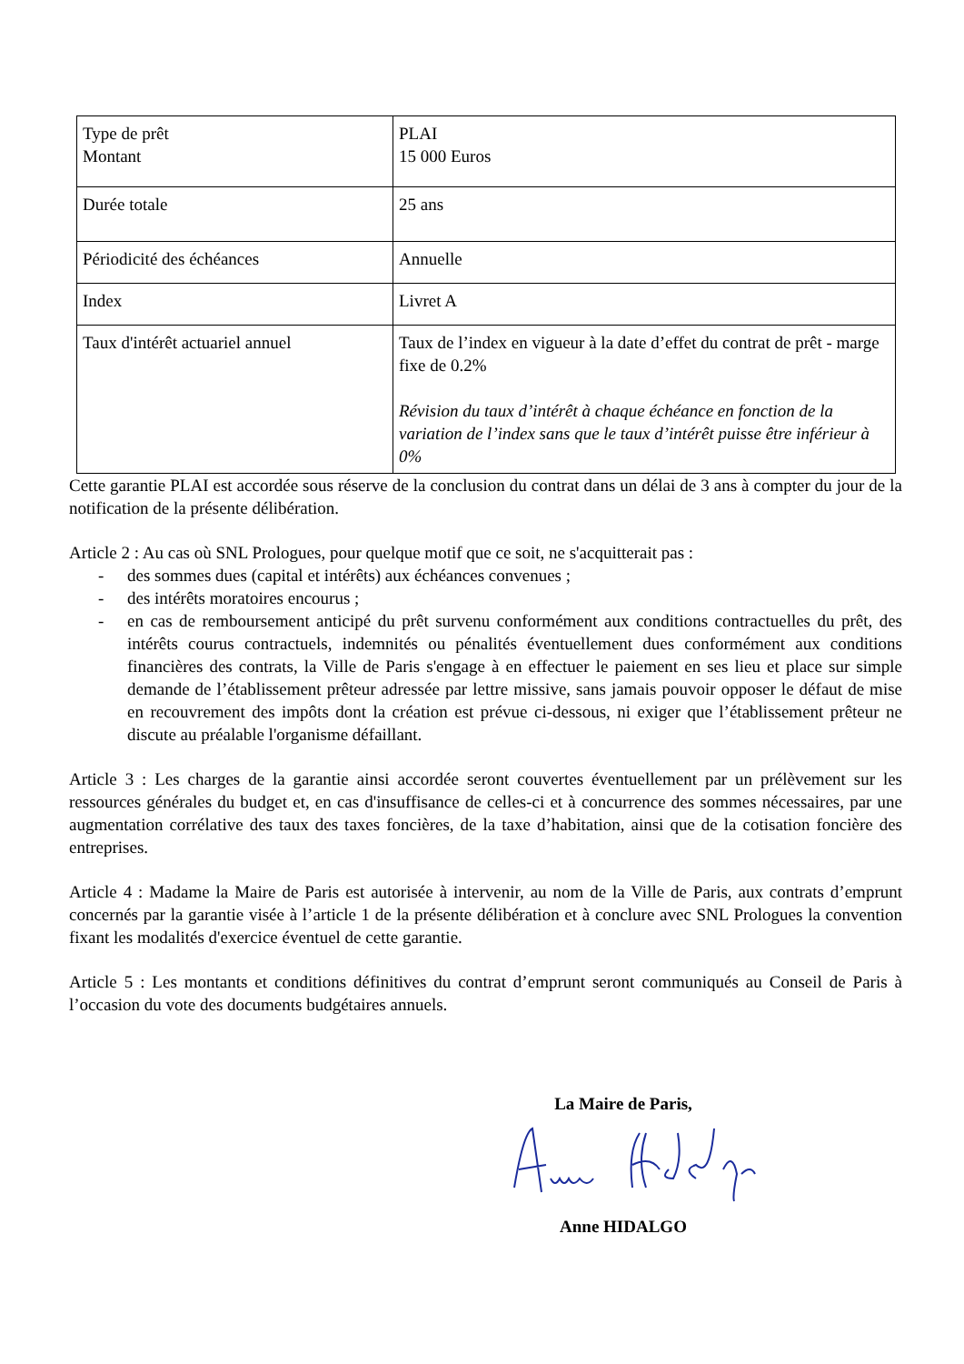| Type de prêt Montant | PLAI 15 000 Euros |
| Durée totale | 25 ans |
| Périodicité des échéances | Annuelle |
| Index | Livret A |
| Taux d'intérêt actuariel annuel | Taux de l’index en vigueur à la date d’effet du contrat de prêt - marge fixe de 0.2% Révision du taux d’intérêt à chaque échéance en fonction de la variation de l’index sans que le taux d’intérêt puisse être inférieur à 0% |
Cette garantie PLAI est accordée sous réserve de la conclusion du contrat dans un délai de 3 ans à compter du jour de la notification de la présente délibération.
Article 2 : Au cas où SNL Prologues, pour quelque motif que ce soit, ne s'acquitterait pas :
- des sommes dues (capital et intérêts) aux échéances convenues ;
- des intérêts moratoires encourus ;
- en cas de remboursement anticipé du prêt survenu conformément aux conditions contractuelles du prêt, des intérêts courus contractuels, indemnités ou pénalités éventuellement dues conformément aux conditions financières des contrats, la Ville de Paris s'engage à en effectuer le paiement en ses lieu et place sur simple demande de l’établissement prêteur adressée par lettre missive, sans jamais pouvoir opposer le défaut de mise en recouvrement des impôts dont la création est prévue ci-dessous, ni exiger que l’établissement prêteur ne discute au préalable l'organisme défaillant.
Article 3 : Les charges de la garantie ainsi accordée seront couvertes éventuellement par un prélèvement sur les ressources générales du budget et, en cas d'insuffisance de celles-ci et à concurrence des sommes nécessaires, par une augmentation corrélative des taux des taxes foncières, de la taxe d’habitation, ainsi que de la cotisation foncière des entreprises.
Article 4 : Madame la Maire de Paris est autorisée à intervenir, au nom de la Ville de Paris, aux contrats d’emprunt concernés par la garantie visée à l’article 1 de la présente délibération et à conclure avec SNL Prologues la convention fixant les modalités d'exercice éventuel de cette garantie.
Article 5 : Les montants et conditions définitives du contrat d’emprunt seront communiqués au Conseil de Paris à l’occasion du vote des documents budgétaires annuels.
La Maire de Paris,
Anne HIDALGO